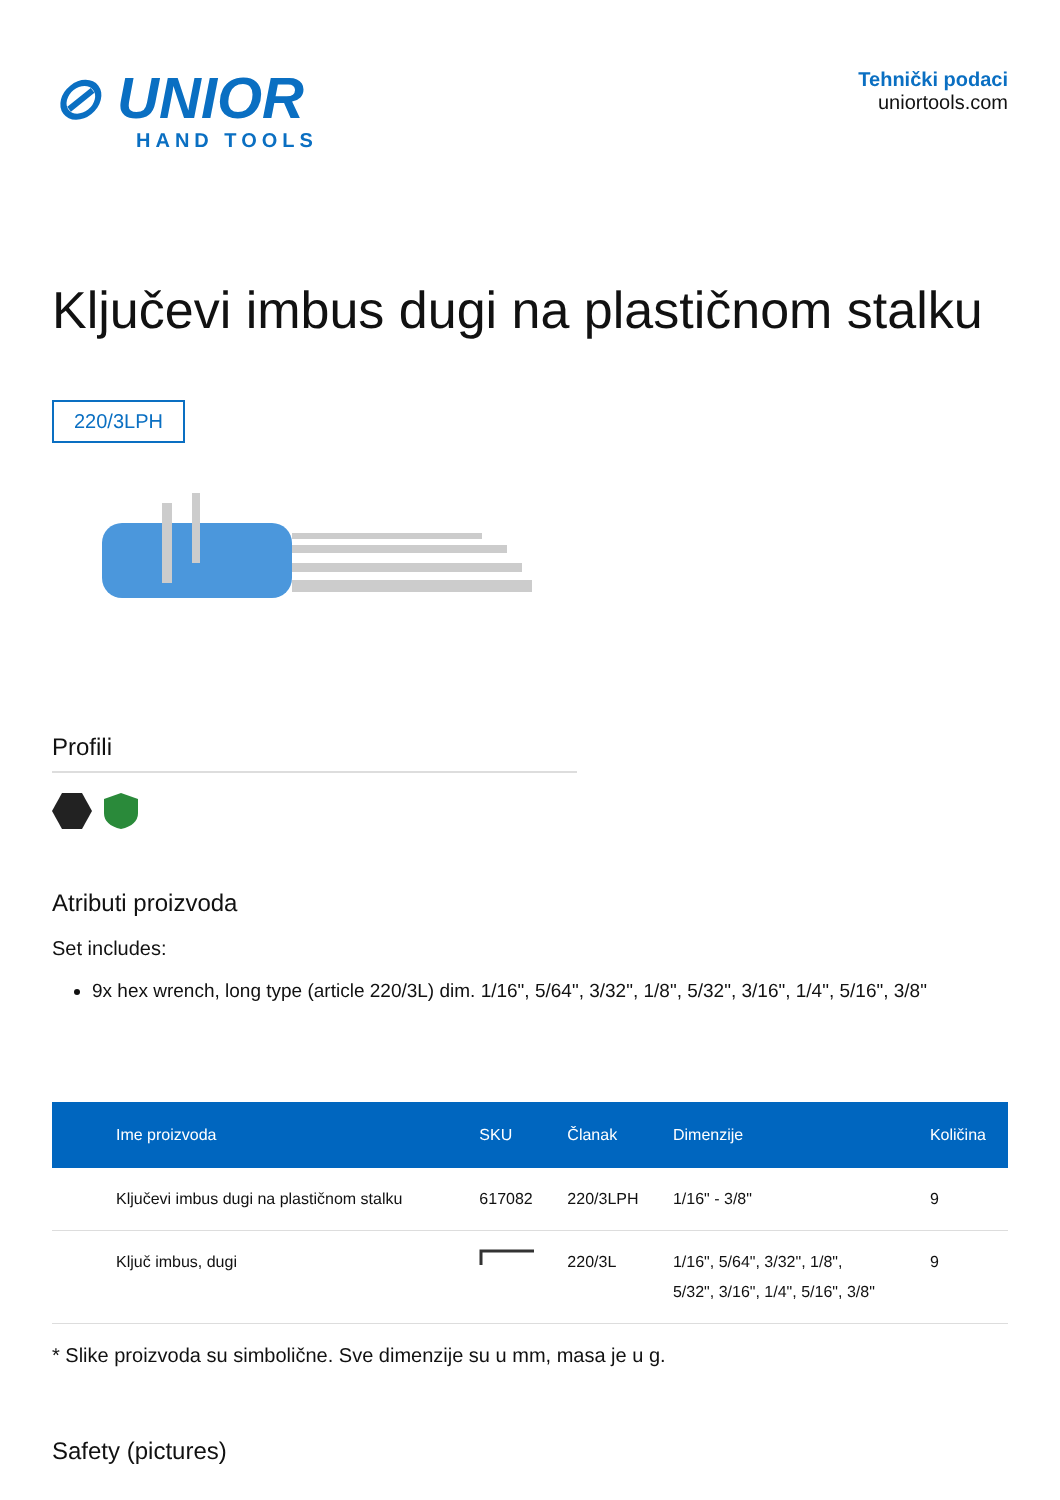⊘ UNIOR
HAND TOOLS
Tehnički podaci
uniortools.com
Ključevi imbus dugi na plastičnom stalku
220/3LPH
Profili
Atributi proizvoda
Set includes:
9x hex wrench, long type (article 220/3L) dim. 1/16", 5/64", 3/32", 1/8", 5/32", 3/16", 1/4", 5/16", 3/8"
| Ime proizvoda | SKU | Članak | Dimenzije | Količina |
| --- | --- | --- | --- | --- |
| Ključevi imbus dugi na plastičnom stalku | 617082 | 220/3LPH | 1/16" - 3/8" | 9 |
| Ključ imbus, dugi | | 220/3L | 1/16", 5/64", 3/32", 1/8", 5/32", 3/16", 1/4", 5/16", 3/8" | 9 |
* Slike proizvoda su simbolične. Sve dimenzije su u mm, masa je u g.
Safety (pictures)